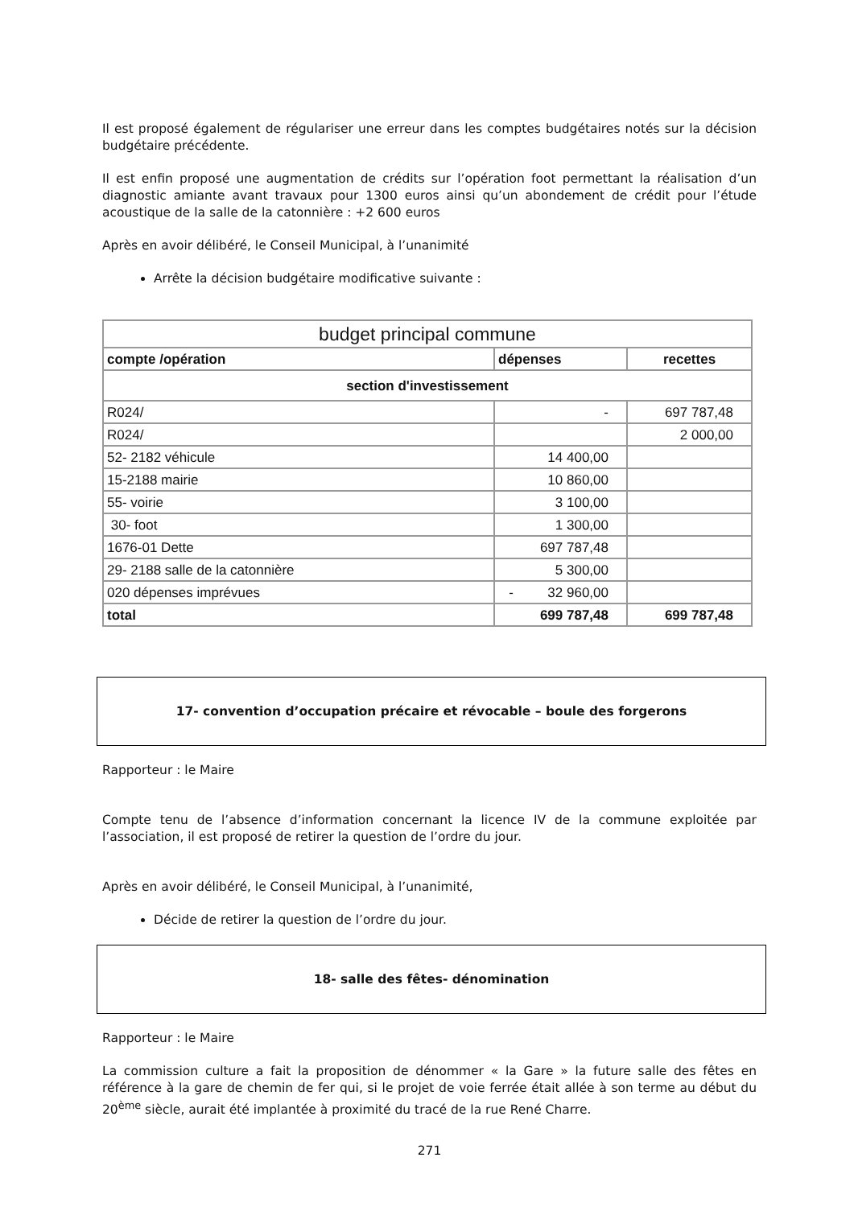Il est proposé également de régulariser une erreur dans les comptes budgétaires notés sur la décision budgétaire précédente.
Il est enfin proposé une augmentation de crédits sur l’opération foot permettant la réalisation d’un diagnostic amiante avant travaux pour 1300 euros ainsi qu’un abondement de crédit pour l’étude acoustique de la salle de la catonnière : +2 600 euros
Après en avoir délibéré, le Conseil Municipal, à l’unanimité
Arrête la décision budgétaire modificative suivante :
| budget principal commune | | |
| compte /opération | dépenses | recettes |
| section d'investissement | | |
| R024/ | - | 697 787,48 |
| R024/ | | 2 000,00 |
| 52- 2182 véhicule | 14 400,00 | |
| 15-2188 mairie | 10 860,00 | |
| 55- voirie | 3 100,00 | |
| 30- foot | 1 300,00 | |
| 1676-01 Dette | 697 787,48 | |
| 29- 2188 salle de la catonnière | 5 300,00 | |
| 020 dépenses imprévues | - 32 960,00 | |
| total | 699 787,48 | 699 787,48 |
17- convention d’occupation précaire et révocable – boule des forgerons
Rapporteur : le Maire
Compte tenu de l’absence d’information concernant la licence IV de la commune exploitée par l’association, il est proposé de retirer la question de l’ordre du jour.
Après en avoir délibéré, le Conseil Municipal, à l’unanimité,
Décide de retirer la question de l’ordre du jour.
18- salle des fêtes- dénomination
Rapporteur : le Maire
La commission culture a fait la proposition de dénommer « la Gare » la future salle des fêtes en référence à la gare de chemin de fer qui, si le projet de voie ferrée était allée à son terme au début du 20<sup>ème</sup> siècle, aurait été implantée à proximité du tracé de la rue René Charre.
271